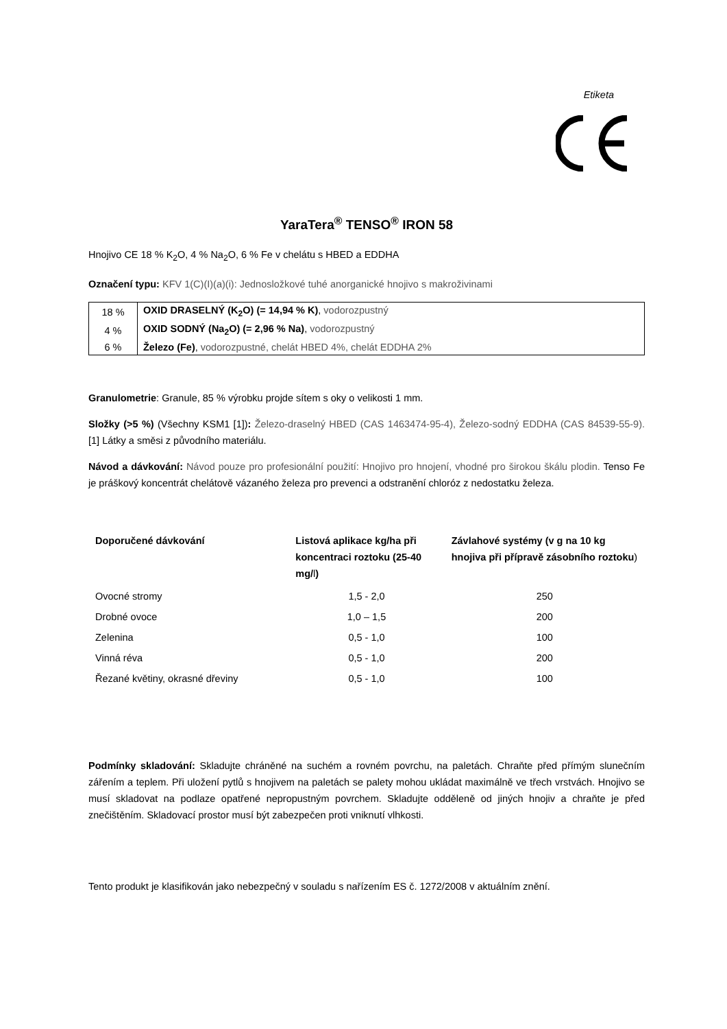Etiketa
YaraTera<sup>®</sup> TENSO<sup>®</sup> IRON 58
Hnojivo CE 18 % K<sub>2</sub>O, 4 % Na<sub>2</sub>O, 6 % Fe v chelátu s HBED a EDDHA
Označení typu: KFV 1(C)(I)(a)(i): Jednosložkové tuhé anorganické hnojivo s makroživinami
| 18 % | OXID DRASELNÝ (K<sub>2</sub>O) (= 14,94 % K) , vodorozpustný |
| 4 % | OXID SODNÝ (Na<sub>2</sub>O) (= 2,96 % Na) , vodorozpustný |
| 6 % | Železo (Fe) , vodorozpustné, chelát HBED 4%, chelát EDDHA 2% |
Granulometrie: Granule, 85 % výrobku projde sítem s oky o velikosti 1 mm.
Složky (>5 %) (Všechny KSM1 [1]): Železo-draselný HBED (CAS 1463474-95-4), Železo-sodný EDDHA (CAS 84539-55-9). [1] Látky a směsi z původního materiálu.
Návod a dávkování: Návod pouze pro profesionální použití: Hnojivo pro hnojení, vhodné pro širokou škálu plodin. Tenso Fe je práškový koncentrát chelátově vázaného železa pro prevenci a odstranění chloróz z nedostatku železa.
| Doporučené dávkování | Listová aplikace kg/ha při koncentraci roztoku (25-40 mg/ l ) | Závlahové systémy (v g na 10 kg hnojiva při přípravě zásobního roztoku ) |
| --- | --- | --- |
| Ovocné stromy | 1,5 - 2,0 | 250 |
| Drobné ovoce | 1,0 – 1,5 | 200 |
| Zelenina | 0,5 - 1,0 | 100 |
| Vinná réva | 0,5 - 1,0 | 200 |
| Řezané květiny, okrasné dřeviny | 0,5 - 1,0 | 100 |
Podmínky skladování: Skladujte chráněné na suchém a rovném povrchu, na paletách. Chraňte před přímým slunečním zářením a teplem. Při uložení pytlů s hnojivem na paletách se palety mohou ukládat maximálně ve třech vrstvách. Hnojivo se musí skladovat na podlaze opatřené nepropustným povrchem. Skladujte odděleně od jiných hnojiv a chraňte je před znečištěním. Skladovací prostor musí být zabezpečen proti vniknutí vlhkosti.
Tento produkt je klasifikován jako nebezpečný v souladu s nařízením ES č. 1272/2008 v aktuálním znění.